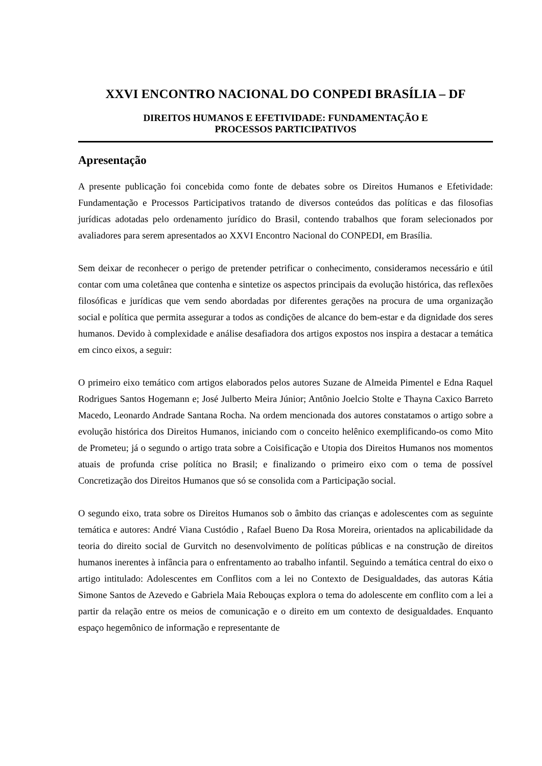XXVI ENCONTRO NACIONAL DO CONPEDI BRASÍLIA – DF
DIREITOS HUMANOS E EFETIVIDADE: FUNDAMENTAÇÃO E
PROCESSOS PARTICIPATIVOS
Apresentação
A presente publicação foi concebida como fonte de debates sobre os Direitos Humanos e Efetividade: Fundamentação e Processos Participativos tratando de diversos conteúdos das políticas e das filosofias jurídicas adotadas pelo ordenamento jurídico do Brasil, contendo trabalhos que foram selecionados por avaliadores para serem apresentados ao XXVI Encontro Nacional do CONPEDI, em Brasília.
Sem deixar de reconhecer o perigo de pretender petrificar o conhecimento, consideramos necessário e útil contar com uma coletânea que contenha e sintetize os aspectos principais da evolução histórica, das reflexões filosóficas e jurídicas que vem sendo abordadas por diferentes gerações na procura de uma organização social e política que permita assegurar a todos as condições de alcance do bem-estar e da dignidade dos seres humanos. Devido à complexidade e análise desafiadora dos artigos expostos nos inspira a destacar a temática em cinco eixos, a seguir:
O primeiro eixo temático com artigos elaborados pelos autores Suzane de Almeida Pimentel e Edna Raquel Rodrigues Santos Hogemann e; José Julberto Meira Júnior; Antônio Joelcio Stolte e Thayna Caxico Barreto Macedo, Leonardo Andrade Santana Rocha. Na ordem mencionada dos autores constatamos o artigo sobre a evolução histórica dos Direitos Humanos, iniciando com o conceito helênico exemplificando-os como Mito de Prometeu; já o segundo o artigo trata sobre a Coisificação e Utopia dos Direitos Humanos nos momentos atuais de profunda crise política no Brasil; e finalizando o primeiro eixo com o tema de possível Concretização dos Direitos Humanos que só se consolida com a Participação social.
O segundo eixo, trata sobre os Direitos Humanos sob o âmbito das crianças e adolescentes com as seguinte temática e autores: André Viana Custódio , Rafael Bueno Da Rosa Moreira, orientados na aplicabilidade da teoria do direito social de Gurvitch no desenvolvimento de políticas públicas e na construção de direitos humanos inerentes à infância para o enfrentamento ao trabalho infantil. Seguindo a temática central do eixo o artigo intitulado: Adolescentes em Conflitos com a lei no Contexto de Desigualdades, das autoras Kátia Simone Santos de Azevedo e Gabriela Maia Rebouças explora o tema do adolescente em conflito com a lei a partir da relação entre os meios de comunicação e o direito em um contexto de desigualdades. Enquanto espaço hegemônico de informação e representante de